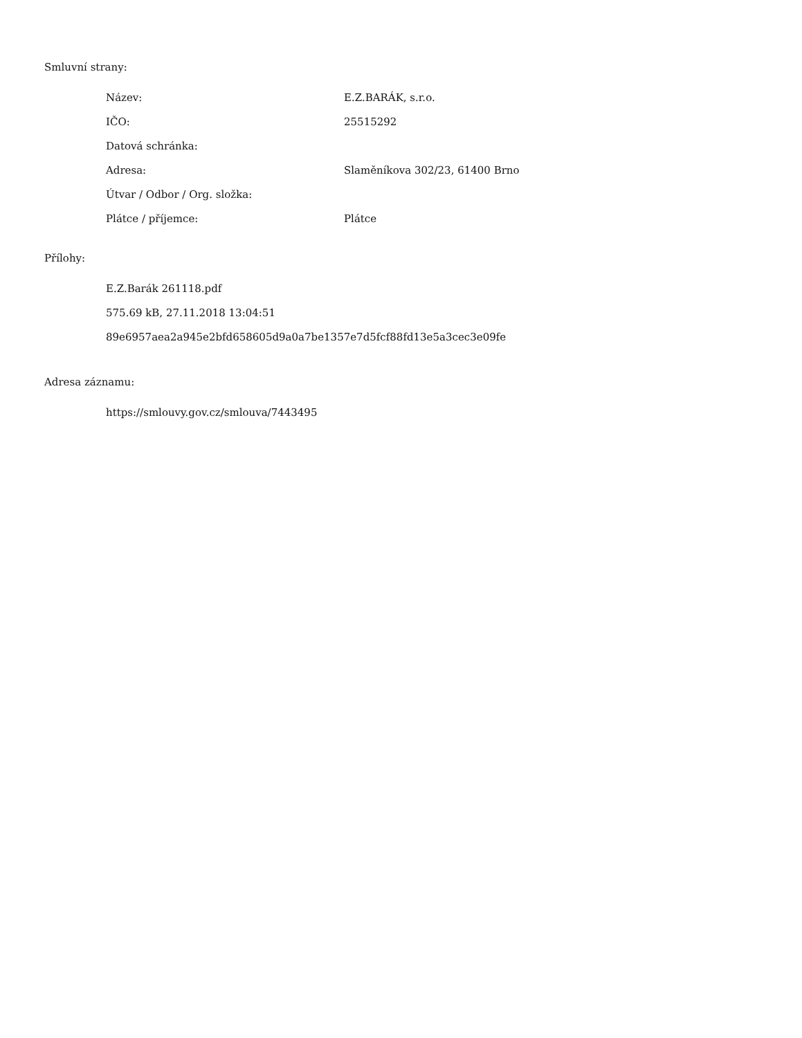Smluvní strany:
| Název: | E.Z.BARÁK, s.r.o. |
| IČO: | 25515292 |
| Datová schránka: | |
| Adresa: | Slaměníkova 302/23, 61400 Brno |
| Útvar / Odbor / Org. složka: | |
| Plátce / příjemce: | Plátce |
Přílohy:
E.Z.Barák 261118.pdf
575.69 kB, 27.11.2018 13:04:51
89e6957aea2a945e2bfd658605d9a0a7be1357e7d5fcf88fd13e5a3cec3e09fe
Adresa záznamu:
https://smlouvy.gov.cz/smlouva/7443495